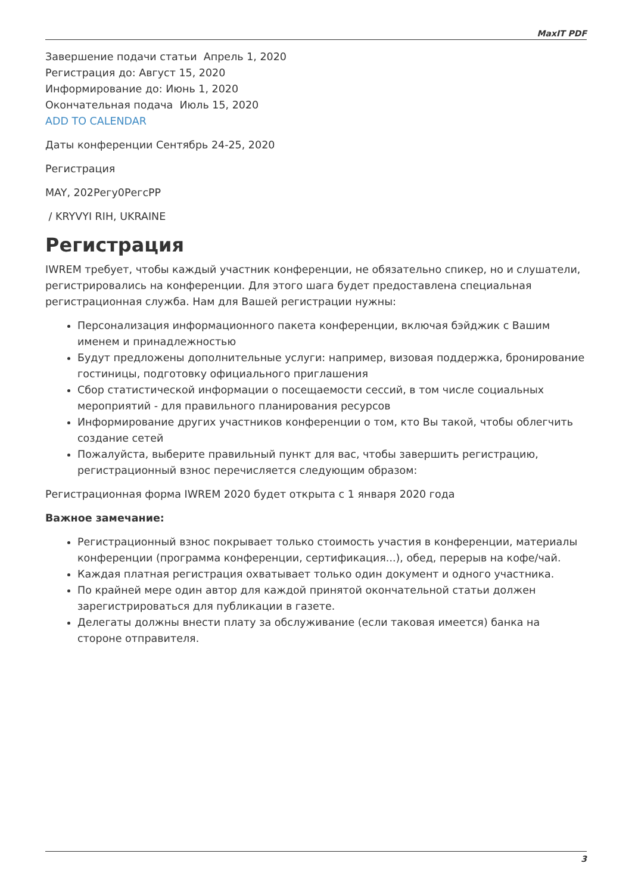MaxIT PDF
Завершение подачи статьи Апрель 1, 2020
Регистрация до: Август 15, 2020
Информирование до: Июнь 1, 2020
Окончательная подача Июль 15, 2020
ADD TO CALENDAR
Даты конференции Сентябрь 24-25, 2020
Регистрация
MAY, 202Регу0РегсРР
/ KRYVYI RIH, UKRAINE
Регистрация
IWREM требует, чтобы каждый участник конференции, не обязательно спикер, но и слушатели, регистрировались на конференции. Для этого шага будет предоставлена специальная регистрационная служба. Нам для Вашей регистрации нужны:
Персонализация информационного пакета конференции, включая бэйджик с Вашим именем и принадлежностью
Будут предложены дополнительные услуги: например, визовая поддержка, бронирование гостиницы, подготовку официального приглашения
Сбор статистической информации о посещаемости сессий, в том числе социальных мероприятий - для правильного планирования ресурсов
Информирование других участников конференции о том, кто Вы такой, чтобы облегчить создание сетей
Пожалуйста, выберите правильный пункт для вас, чтобы завершить регистрацию, регистрационный взнос перечисляется следующим образом:
Регистрационная форма IWREM 2020 будет открыта с 1 января 2020 года
Важное замечание:
Регистрационный взнос покрывает только стоимость участия в конференции, материалы конференции (программа конференции, сертификация...), обед, перерыв на кофе/чай.
Каждая платная регистрация охватывает только один документ и одного участника.
По крайней мере один автор для каждой принятой окончательной статьи должен зарегистрироваться для публикации в газете.
Делегаты должны внести плату за обслуживание (если таковая имеется) банка на стороне отправителя.
3